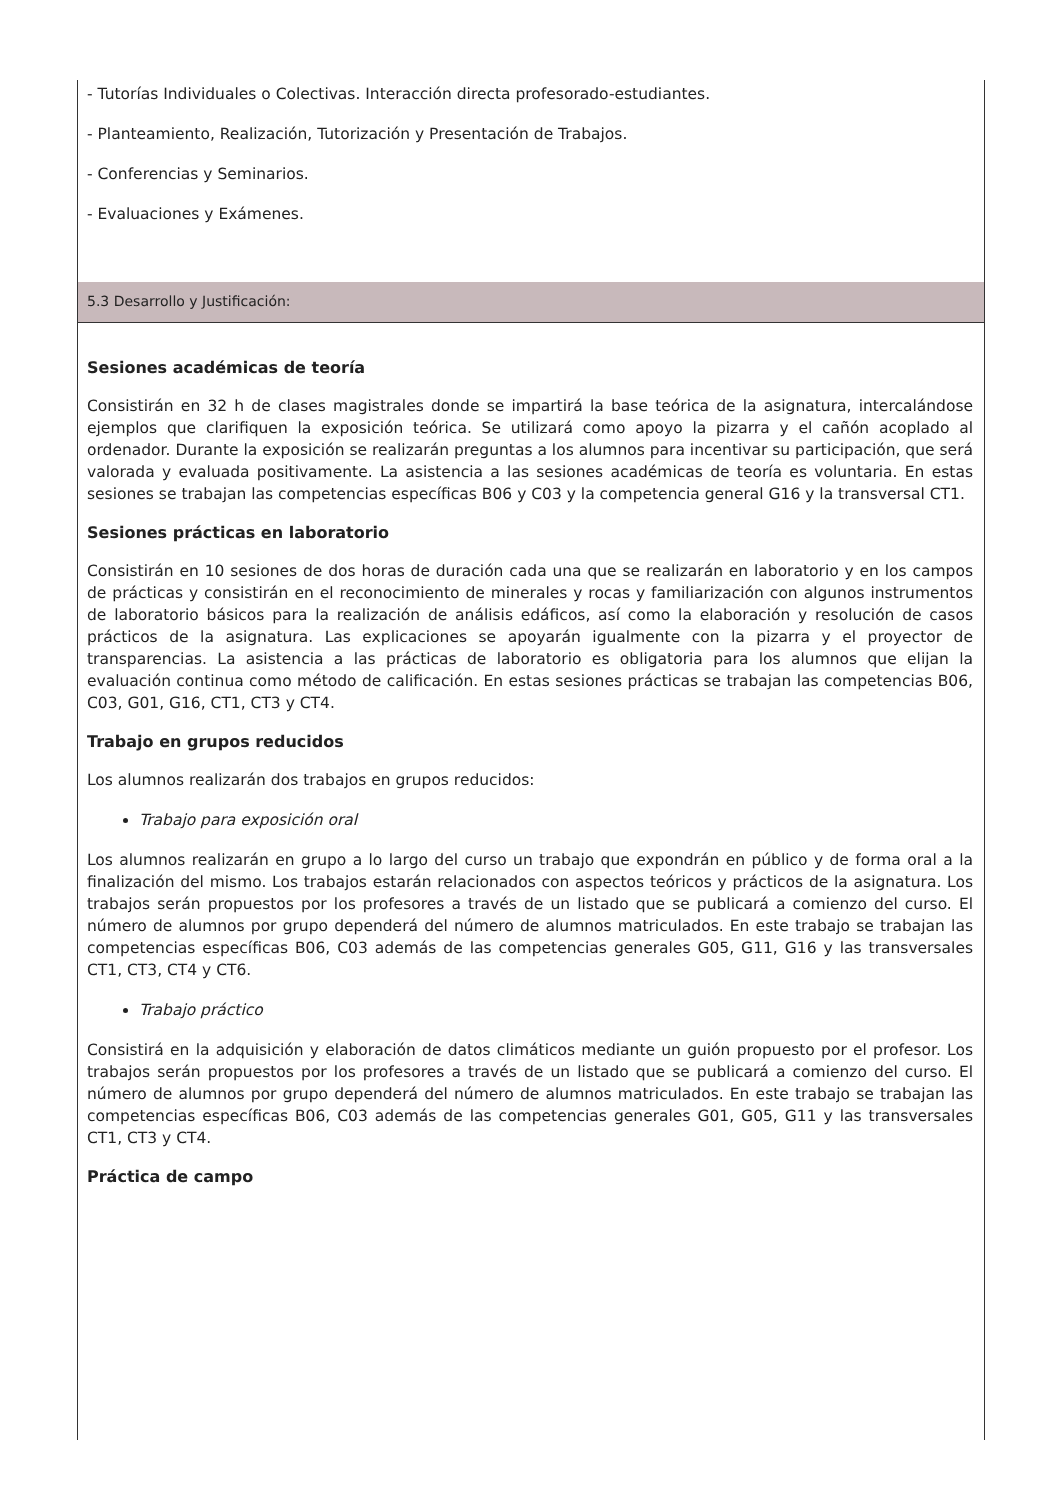- Tutorías Individuales o Colectivas. Interacción directa profesorado-estudiantes.
- Planteamiento, Realización, Tutorización y Presentación de Trabajos.
- Conferencias y Seminarios.
- Evaluaciones y Exámenes.
5.3 Desarrollo y Justificación:
Sesiones académicas de teoría
Consistirán en 32 h de clases magistrales donde se impartirá la base teórica de la asignatura, intercalándose ejemplos que clarifiquen la exposición teórica. Se utilizará como apoyo la pizarra y el cañón acoplado al ordenador. Durante la exposición se realizarán preguntas a los alumnos para incentivar su participación, que será valorada y evaluada positivamente. La asistencia a las sesiones académicas de teoría es voluntaria. En estas sesiones se trabajan las competencias específicas B06 y C03 y la competencia general G16 y la transversal CT1.
Sesiones prácticas en laboratorio
Consistirán en 10 sesiones de dos horas de duración cada una que se realizarán en laboratorio y en los campos de prácticas y consistirán en el reconocimiento de minerales y rocas y familiarización con algunos instrumentos de laboratorio básicos para la realización de análisis edáficos, así como la elaboración y resolución de casos prácticos de la asignatura. Las explicaciones se apoyarán igualmente con la pizarra y el proyector de transparencias. La asistencia a las prácticas de laboratorio es obligatoria para los alumnos que elijan la evaluación continua como método de calificación. En estas sesiones prácticas se trabajan las competencias B06, C03, G01, G16, CT1, CT3 y CT4.
Trabajo en grupos reducidos
Los alumnos realizarán dos trabajos en grupos reducidos:
Trabajo para exposición oral
Los alumnos realizarán en grupo a lo largo del curso un trabajo que expondrán en público y de forma oral a la finalización del mismo. Los trabajos estarán relacionados con aspectos teóricos y prácticos de la asignatura. Los trabajos serán propuestos por los profesores a través de un listado que se publicará a comienzo del curso. El número de alumnos por grupo dependerá del número de alumnos matriculados. En este trabajo se trabajan las competencias específicas B06, C03 además de las competencias generales G05, G11, G16 y las transversales CT1, CT3, CT4 y CT6.
Trabajo práctico
Consistirá en la adquisición y elaboración de datos climáticos mediante un guión propuesto por el profesor. Los trabajos serán propuestos por los profesores a través de un listado que se publicará a comienzo del curso. El número de alumnos por grupo dependerá del número de alumnos matriculados. En este trabajo se trabajan las competencias específicas B06, C03 además de las competencias generales G01, G05, G11 y las transversales CT1, CT3 y CT4.
Práctica de campo